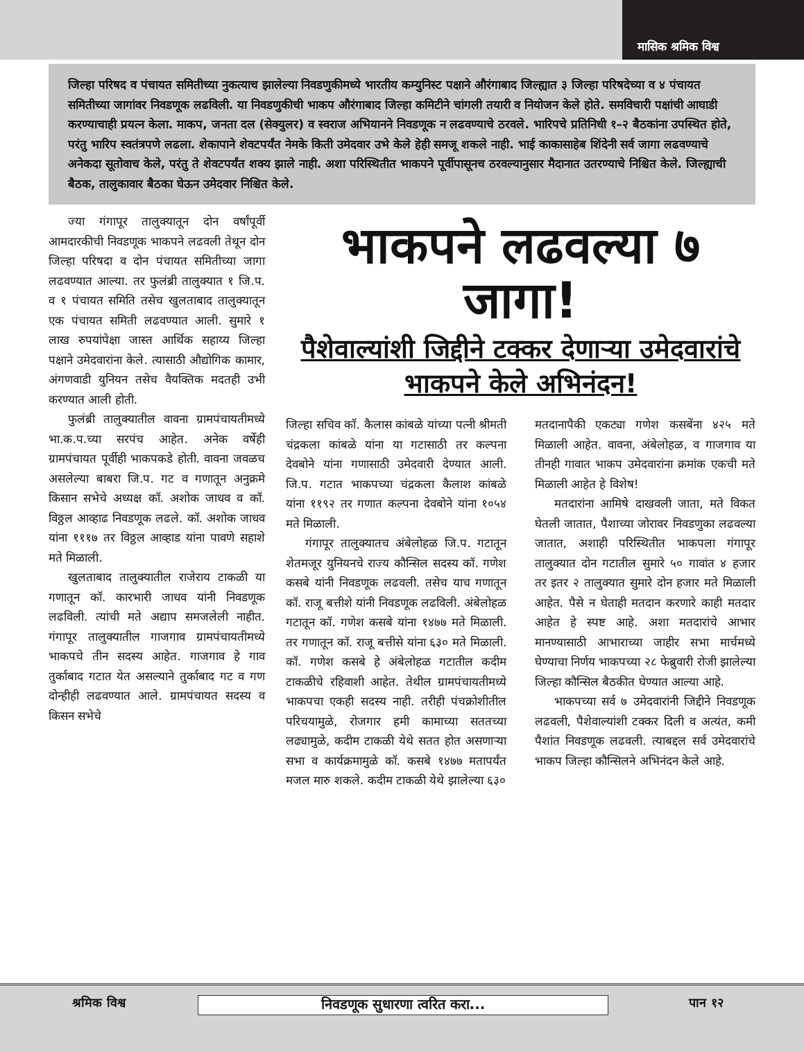मासिक श्रमिक विश्व
जिल्हा परिषद व पंचायत समितीच्या नुकत्याच झालेल्या निवडणुकीमध्ये भारतीय कम्युनिस्ट पक्षाने औरंगाबाद जिल्ह्यात ३ जिल्हा परिषदेच्या व ४ पंचायत समितीच्या जागांवर निवडणूक लढविली. या निवडणुकीची भाकप औरंगाबाद जिल्हा कमिटीने चांगली तयारी व नियोजन केले होते. समविचारी पक्षांची आघाडी करण्याचाही प्रयत्न केला. माकप, जनता दल (सेक्युलर) व स्वराज अभियानने निवडणूक न लढवण्याचे ठरवले. भारिपचे प्रतिनिधी १–२ बैठकांना उपस्थित होते, परंतु भारिप स्वतंत्रपणे लढला. शेकापाने शेवटपर्यंत नेमके किती उमेदवार उभे केले हेही समजू शकले नाही. भाई काकासाहेब शिंदेनी सर्व जागा लढवण्याचे अनेकदा सूतोवाच केले, परंतु ते शेवटपर्यंत शक्य झाले नाही. अशा परिस्थितीत भाकपने पूर्वीपासूनच ठरवल्यानुसार मैदानात उतरण्याचे निश्चित केले. जिल्ह्याची बैठक, तालुकावार बैठका घेऊन उमेदवार निश्चित केले.
ज्या गंगापूर तालुक्यातून दोन वर्षांपूर्वी आमदारकीची निवडणूक भाकपने लढवली तेथून दोन जिल्हा परिषदा व दोन पंचायत समितीच्या जागा लढवण्यात आल्या. तर फुलंब्री तालुक्यात १ जि.प. व १ पंचायत समिति तसेच खुलताबाद तालुक्यातून एक पंचायत समिती लढवण्यात आली. सुमारे १ लाख रुपयांपेक्षा जास्त आर्थिक सहाय्य जिल्हा पक्षाने उमेदवारांना केले. त्यासाठी औद्योगिक कामार, अंगणवाडी युनियन तसेच वैयक्तिक मदतही उभी करण्यात आली होती.
फुलंब्री तालुक्यातील वावना ग्रामपंचायतीमध्ये भा.क.प.च्या सरपंच आहेत. अनेक वर्षेही ग्रामपंचायत पूर्वीही भाकपकडे होती. वावना जवळच असलेल्या बाबरा जि.प. गट व गणातून अनुक्रमे किसान सभेचे अध्यक्ष कॉ. अशोक जाधव व कॉ. विठ्ठल आव्हाढ निवडणूक लढले. कॉ. अशोक जाधव यांना १११७ तर विठ्ठल आव्हाड यांना पावणे सहाशे मते मिळाली.
खुलताबाद तालुक्यातील राजेराय टाकळी या गणातून कॉ. कारभारी जाधव यांनी निवडणूक लढविली. त्यांची मते अद्याप समजलेली नाहीत. गंगापूर तालुक्यातील गाजगाव ग्रामपंचायतीमध्ये भाकपचे तीन सदस्य आहेत. गाजगाव हे गाव तुर्काबाद गटात येत असल्याने तुर्काबाद गट व गण दोन्हीही लढवण्यात आले. ग्रामपंचायत सदस्य व किसन सभेचे
भाकपने लढवल्या ७ जागा!
पैशेवाल्यांशी जिद्दीने टक्कर देणाऱ्या उमेदवारांचे भाकपने केले अभिनंदन!
जिल्हा सचिव कॉ. कैलास कांबळे यांच्या पत्नी श्रीमती चंद्रकला कांबळे यांना या गटासाठी तर कल्पना देवबोने यांना गणासाठी उमेदवारी देण्यात आली. जि.प. गटात भाकपच्या चंद्रकला कैलाश कांबळे यांना ११९२ तर गणात कल्पना देवबोने यांना १०५४ मते मिळाली.
गंगापूर तालुक्यातच अंबेलोहळ जि.प. गटातून शेतमजूर युनियनचे राज्य कौन्सिल सदस्य कॉ. गणेश कसबे यांनी निवडणूक लढवली. तसेच याच गणातून कॉ. राजू बत्तीशे यांनी निवडणूक लढविली. अंबेलोहळ गटातून कॉ. गणेश कसबे यांना १४७७ मते मिळाली. तर गणातून कॉ. राजू बत्तीसे यांना ६३० मते मिळाली. कॉ. गणेश कसबे हे अंबेलोहळ गटातील कदीम टाकळीचे रहिवाशी आहेत. तेथील ग्रामपंचायतीमध्ये भाकपचा एकही सदस्य नाही. तरीही पंचक्रोशीतील परिचयामुळे, रोजगार हमी कामाच्या सततच्या लढ्यामुळे, कदीम टाकळी येथे सतत होत असणाऱ्या सभा व कार्यक्रमामुळे कॉ. कसबे १४७७ मतापर्यंत मजल मारु शकले. कदीम टाकळी येथे झालेल्या ६३०
मतदानापैकी एकट्या गणेश कसबेंना ४२५ मते मिळाली आहेत. वावना, अंबेलोहळ, व गाजगाव या तीनही गावात भाकप उमेदवारांना क्रमांक एकची मते मिळाली आहेत हे विशेष!
मतदारांना आमिषे दाखवली जाता, मते विकत घेतली जातात, पैशाच्या जोरावर निवडणुका लढवल्या जातात, अशाही परिस्थितीत भाकपला गंगापूर तालुक्यात दोन गटातील सुमारे ५० गावांत ४ हजार तर इतर २ तालुक्यात सुमारे दोन हजार मते मिळाली आहेत. पैसे न घेताही मतदान करणारे काही मतदार आहेत हे स्पष्ट आहे. अशा मतदारांचे आभार मानण्यासाठी आभाराच्या जाहीर सभा मार्चमध्ये घेण्याचा निर्णय भाकपच्या २८ फेब्रुवारी रोजी झालेल्या जिल्हा कौन्सिल बैठकीत घेण्यात आल्या आहे.
भाकपच्या सर्व ७ उमेदवारांनी जिद्दीने निवडणूक लढवली, पैशेवाल्यांशी टक्कर दिली व अत्यंत, कमी पैशांत निवडणूक लढवली. त्याबद्दल सर्व उमेदवारांचे भाकप जिल्हा कौन्सिलने अभिनंदन केले आहे.
श्रमिक विश्व निवडणूक सुधारणा त्वरित करा... पान १२